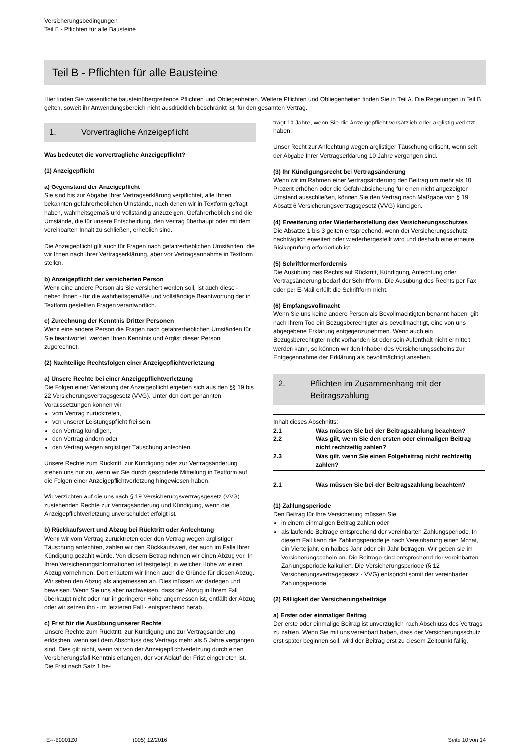Versicherungsbedingungen:
Teil B - Pflichten für alle Bausteine
Teil B - Pflichten für alle Bausteine
Hier finden Sie wesentliche bausteinübergreifende Pflichten und Obliegenheiten. Weitere Pflichten und Obliegenheiten finden Sie in Teil A. Die Regelungen in Teil B gelten, soweit ihr Anwendungsbereich nicht ausdrücklich beschränkt ist, für den gesamten Vertrag.
1. Vorvertragliche Anzeigepflicht
Was bedeutet die vorvertragliche Anzeigepflicht?
(1) Anzeigepflicht
a) Gegenstand der Anzeigepflicht
Sie sind bis zur Abgabe Ihrer Vertragserklärung verpflichtet, alle Ihnen bekannten gefahrerheblichen Umstände, nach denen wir in Textform gefragt haben, wahrheitsgemäß und vollständig anzuzeigen. Gefahrerheblich sind die Umstände, die für unsere Entscheidung, den Vertrag überhaupt oder mit dem vereinbarten Inhalt zu schließen, erheblich sind.
Die Anzeigepflicht gilt auch für Fragen nach gefahrerheblichen Umständen, die wir Ihnen nach Ihrer Vertragserklärung, aber vor Vertragsannahme in Textform stellen.
b) Anzeigepflicht der versicherten Person
Wenn eine andere Person als Sie versichert werden soll, ist auch diese - neben Ihnen - für die wahrheitsgemäße und vollständige Beantwortung der in Textform gestellten Fragen verantwortlich.
c) Zurechnung der Kenntnis Dritter Personen
Wenn eine andere Person die Fragen nach gefahrerheblichen Umständen für Sie beantwortet, werden Ihnen Kenntnis und Arglist dieser Person zugerechnet.
(2) Nachteilige Rechtsfolgen einer Anzeigepflichtverletzung
a) Unsere Rechte bei einer Anzeigepflichtverletzung
Die Folgen einer Verletzung der Anzeigepflicht ergeben sich aus den §§ 19 bis 22 Versicherungsvertragsgesetz (VVG). Unter den dort genannten Voraussetzungen können wir
vom Vertrag zurücktreten,
von unserer Leistungspflicht frei sein,
den Vertrag kündigen,
den Vertrag ändern oder
den Vertrag wegen arglistiger Täuschung anfechten.
Unsere Rechte zum Rücktritt, zur Kündigung oder zur Vertragsänderung stehen uns nur zu, wenn wir Sie durch gesonderte Mitteilung in Textform auf die Folgen einer Anzeigepflichtverletzung hingewiesen haben.
Wir verzichten auf die uns nach § 19 Versicherungsvertragsgesetz (VVG) zustehenden Rechte zur Vertragsänderung und Kündigung, wenn die Anzeigepflichtverletzung unverschuldet erfolgt ist.
b) Rückkaufswert und Abzug bei Rücktritt oder Anfechtung
Wenn wir vom Vertrag zurücktreten oder den Vertrag wegen arglistiger Täuschung anfechten, zahlen wir den Rückkaufswert, der auch im Falle Ihrer Kündigung gezahlt würde. Von diesem Betrag nehmen wir einen Abzug vor. In Ihren Versicherungsinformationen ist festgelegt, in welcher Höhe wir einen Abzug vornehmen. Dort erläutern wir Ihnen auch die Gründe für diesen Abzug. Wir sehen den Abzug als angemessen an. Dies müssen wir darlegen und beweisen. Wenn Sie uns aber nachweisen, dass der Abzug in Ihrem Fall überhaupt nicht oder nur in geringerer Höhe angemessen ist, entfällt der Abzug oder wir setzen ihn - im letzteren Fall - entsprechend herab.
c) Frist für die Ausübung unserer Rechte
Unsere Rechte zum Rücktritt, zur Kündigung und zur Vertragsänderung erlöschen, wenn seit dem Abschluss des Vertrags mehr als 5 Jahre vergangen sind. Dies gilt nicht, wenn wir von der Anzeigepflichtverletzung durch einen Versicherungsfall Kenntnis erlangen, der vor Ablauf der Frist eingetreten ist. Die Frist nach Satz 1 be-
trägt 10 Jahre, wenn Sie die Anzeigepflicht vorsätzlich oder arglistig verletzt haben.
Unser Recht zur Anfechtung wegen arglistiger Täuschung erlischt, wenn seit der Abgabe Ihrer Vertragserklärung 10 Jahre vergangen sind.
(3) Ihr Kündigungsrecht bei Vertragsänderung
Wenn wir im Rahmen einer Vertragsänderung den Beitrag um mehr als 10 Prozent erhöhen oder die Gefahrabsicherung für einen nicht angezeigten Umstand ausschließen, können Sie den Vertrag nach Maßgabe von § 19 Absatz 6 Versicherungsvertragsgesetz (VVG) kündigen.
(4) Erweiterung oder Wiederherstellung des Versicherungsschutzes
Die Absätze 1 bis 3 gelten entsprechend, wenn der Versicherungsschutz nachträglich erweitert oder wiederhergestellt wird und deshalb eine erneute Risikoprüfung erforderlich ist.
(5) Schriftformerfordernis
Die Ausübung des Rechts auf Rücktritt, Kündigung, Anfechtung oder Vertragsänderung bedarf der Schriftform. Die Ausübung des Rechts per Fax oder per E-Mail erfüllt die Schriftform nicht.
(6) Empfangsvollmacht
Wenn Sie uns keine andere Person als Bevollmächtigten benannt haben, gilt nach Ihrem Tod ein Bezugsberechtigter als bevollmächtigt, eine von uns abgegebene Erklärung entgegenzunehmen. Wenn auch ein Bezugsberechtigter nicht vorhanden ist oder sein Aufenthalt nicht ermittelt werden kann, so können wir den Inhaber des Versicherungsscheins zur Entgegennahme der Erklärung als bevollmächtigt ansehen.
2. Pflichten im Zusammenhang mit der Beitragszahlung
Inhalt dieses Abschnitts:
2.1 Was müssen Sie bei der Beitragszahlung beachten?
2.2 Was gilt, wenn Sie den ersten oder einmaligen Beitrag nicht rechtzeitig zahlen?
2.3 Was gilt, wenn Sie einen Folgebeitrag nicht rechtzeitig zahlen?
2.1 Was müssen Sie bei der Beitragszahlung beachten?
(1) Zahlungsperiode
Den Beitrag für Ihre Versicherung müssen Sie
in einem einmaligen Beitrag zahlen oder
als laufende Beiträge entsprechend der vereinbarten Zahlungsperiode. In diesem Fall kann die Zahlungsperiode je nach Vereinbarung einen Monat, ein Vierteljahr, ein halbes Jahr oder ein Jahr betragen. Wir geben sie im Versicherungsschein an. Die Beiträge sind entsprechend der vereinbarten Zahlungsperiode kalkuliert. Die Versicherungsperiode (§ 12 Versicherungsvertragsgesetz - VVG) entspricht somit der vereinbarten Zahlungsperiode.
(2) Fälligkeit der Versicherungsbeiträge
a) Erster oder einmaliger Beitrag
Der erste oder einmalige Beitrag ist unverzüglich nach Abschluss des Vertrags zu zahlen. Wenn Sie mit uns vereinbart haben, dass der Versicherungsschutz erst später beginnen soll, wird der Beitrag erst zu diesem Zeitpunkt fällig.
E---B0001Z0 (005) 12/2016 Seite 10 von 14